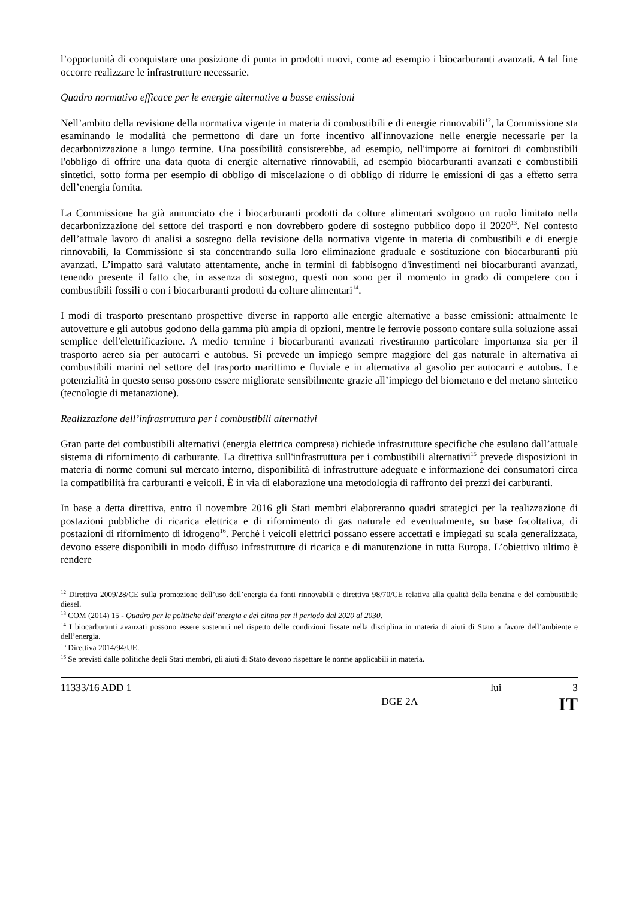l’opportunità di conquistare una posizione di punta in prodotti nuovi, come ad esempio i biocarburanti avanzati. A tal fine occorre realizzare le infrastrutture necessarie.
Quadro normativo efficace per le energie alternative a basse emissioni
Nell’ambito della revisione della normativa vigente in materia di combustibili e di energie rinnovabili<sup>12</sup>, la Commissione sta esaminando le modalità che permettono di dare un forte incentivo all'innovazione nelle energie necessarie per la decarbonizzazione a lungo termine. Una possibilità consisterebbe, ad esempio, nell'imporre ai fornitori di combustibili l'obbligo di offrire una data quota di energie alternative rinnovabili, ad esempio biocarburanti avanzati e combustibili sintetici, sotto forma per esempio di obbligo di miscelazione o di obbligo di ridurre le emissioni di gas a effetto serra dell’energia fornita.
La Commissione ha già annunciato che i biocarburanti prodotti da colture alimentari svolgono un ruolo limitato nella decarbonizzazione del settore dei trasporti e non dovrebbero godere di sostegno pubblico dopo il 2020<sup>13</sup>. Nel contesto dell’attuale lavoro di analisi a sostegno della revisione della normativa vigente in materia di combustibili e di energie rinnovabili, la Commissione si sta concentrando sulla loro eliminazione graduale e sostituzione con biocarburanti più avanzati. L’impatto sarà valutato attentamente, anche in termini di fabbisogno d'investimenti nei biocarburanti avanzati, tenendo presente il fatto che, in assenza di sostegno, questi non sono per il momento in grado di competere con i combustibili fossili o con i biocarburanti prodotti da colture alimentari<sup>14</sup>.
I modi di trasporto presentano prospettive diverse in rapporto alle energie alternative a basse emissioni: attualmente le autovetture e gli autobus godono della gamma più ampia di opzioni, mentre le ferrovie possono contare sulla soluzione assai semplice dell'elettrificazione. A medio termine i biocarburanti avanzati rivestiranno particolare importanza sia per il trasporto aereo sia per autocarri e autobus. Si prevede un impiego sempre maggiore del gas naturale in alternativa ai combustibili marini nel settore del trasporto marittimo e fluviale e in alternativa al gasolio per autocarri e autobus. Le potenzialità in questo senso possono essere migliorate sensibilmente grazie all’impiego del biometano e del metano sintetico (tecnologie di metanazione).
Realizzazione dell’infrastruttura per i combustibili alternativi
Gran parte dei combustibili alternativi (energia elettrica compresa) richiede infrastrutture specifiche che esulano dall’attuale sistema di rifornimento di carburante. La direttiva sull'infrastruttura per i combustibili alternativi<sup>15</sup> prevede disposizioni in materia di norme comuni sul mercato interno, disponibilità di infrastrutture adeguate e informazione dei consumatori circa la compatibilità fra carburanti e veicoli. È in via di elaborazione una metodologia di raffronto dei prezzi dei carburanti.
In base a detta direttiva, entro il novembre 2016 gli Stati membri elaboreranno quadri strategici per la realizzazione di postazioni pubbliche di ricarica elettrica e di rifornimento di gas naturale ed eventualmente, su base facoltativa, di postazioni di rifornimento di idrogeno<sup>16</sup>. Perché i veicoli elettrici possano essere accettati e impiegati su scala generalizzata, devono essere disponibili in modo diffuso infrastrutture di ricarica e di manutenzione in tutta Europa. L’obiettivo ultimo è rendere
<sup>12</sup> Direttiva 2009/28/CE sulla promozione dell’uso dell’energia da fonti rinnovabili e direttiva 98/70/CE relativa alla qualità della benzina e del combustibile diesel.
<sup>13</sup> COM (2014) 15 - Quadro per le politiche dell’energia e del clima per il periodo dal 2020 al 2030.
<sup>14</sup> I biocarburanti avanzati possono essere sostenuti nel rispetto delle condizioni fissate nella disciplina in materia di aiuti di Stato a favore dell’ambiente e dell’energia.
<sup>15</sup> Direttiva 2014/94/UE.
<sup>16</sup> Se previsti dalle politiche degli Stati membri, gli aiuti di Stato devono rispettare le norme applicabili in materia.
11333/16 ADD 1 lui 3
DGE 2A IT